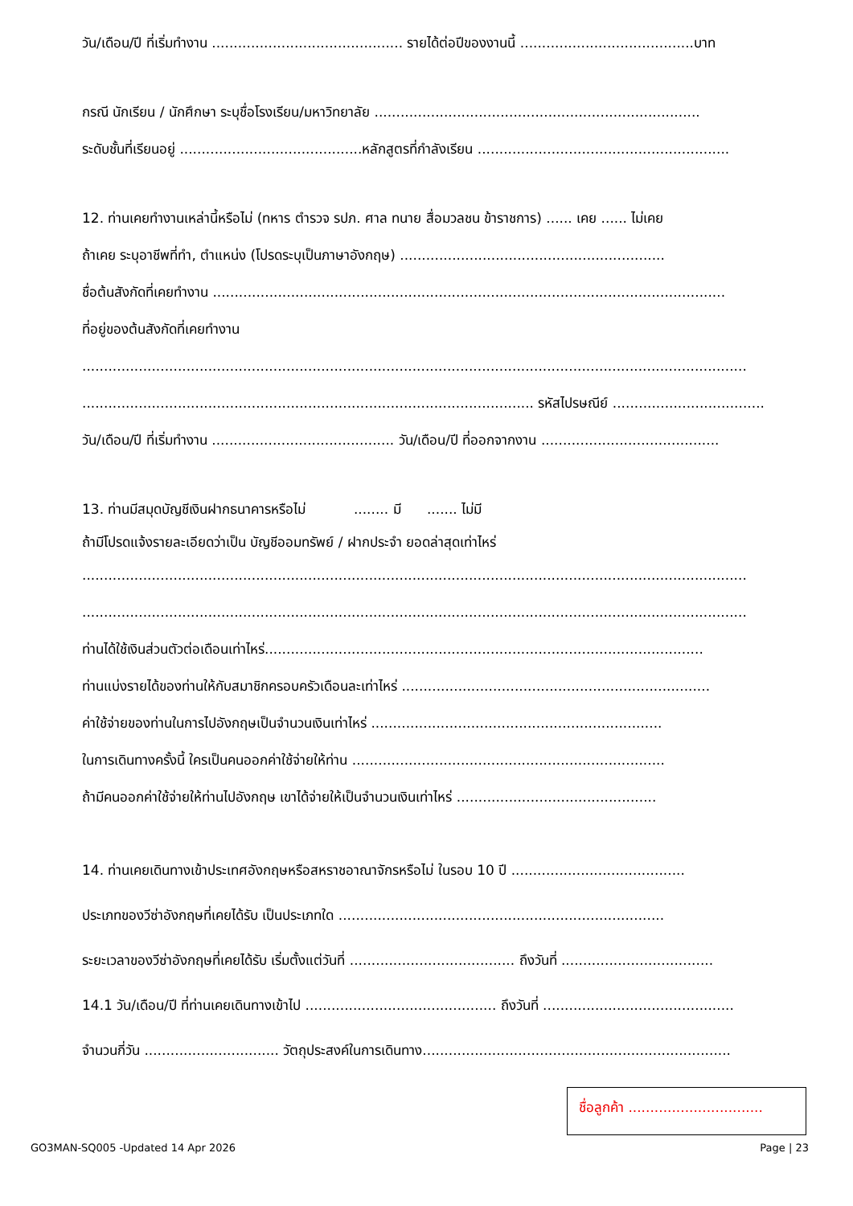วัน/เดือน/ปี ที่เริ่มทำงาน ............................................ รายได้ต่อปีของงานนี้ ........................................บาท
กรณี นักเรียน / นักศึกษา ระบุชื่อโรงเรียน/มหาวิทยาลัย ...........................................................................
ระดับชั้นที่เรียนอยู่ ..........................................หลักสูตรที่กำลังเรียน ..........................................................
12. ท่านเคยทำงานเหล่านี้หรือไม่ (ทหาร ตำรวจ รปภ. ศาล ทนาย สื่อมวลชน ข้าราชการ) ...... เคย ...... ไม่เคย
ถ้าเคย ระบุอาชีพที่ทำ, ตำแหน่ง (โปรดระบุเป็นภาษาอังกฤษ) .............................................................
ชื่อต้นสังกัดที่เคยทำงาน ......................................................................................................................
ที่อยู่ของต้นสังกัดที่เคยทำงาน
.........................................................................................................................................................
........................................................................................................ รหัสไปรษณีย์ .......................................
วัน/เดือน/ปี ที่เริ่มทำงาน .......................................... วัน/เดือน/ปี ที่ออกจากงาน .........................................
13. ท่านมีสมุดบัญชีเงินฝากธนาคารหรือไม่ ........ มี ....... ไม่มี
ถ้ามีโปรดแจ้งรายละเอียดว่าเป็น บัญชีออมทรัพย์ / ฝากประจำ ยอดล่าสุดเท่าไหร่
.........................................................................................................................................................
.........................................................................................................................................................
ท่านได้ใช้เงินส่วนตัวต่อเดือนเท่าไหร่.....................................................................................................
ท่านแบ่งรายได้ของท่านให้กับสมาชิกครอบครัวเดือนละเท่าไหร่ .......................................................................
ค่าใช้จ่ายของท่านในการไปอังกฤษเป็นจำนวนเงินเท่าไหร่ ...................................................................
ในการเดินทางครั้งนี้ ใครเป็นคนออกค่าใช้จ่ายให้ท่าน ........................................................................
ถ้ามีคนออกค่าใช้จ่ายให้ท่านไปอังกฤษ เขาได้จ่ายให้เป็นจำนวนเงินเท่าไหร่ ..............................................
14. ท่านเคยเดินทางเข้าประเทศอังกฤษหรือสหราชอาณาจักรหรือไม่ ในรอบ 10 ปี ........................................
ประเภทของวีซ่าอังกฤษที่เคยได้รับ เป็นประเภทใด ...........................................................................
ระยะเวลาของวีซ่าอังกฤษที่เคยได้รับ เริ่มตั้งแต่วันที่ ...................................... ถึงวันที่ ...................................
14.1 วัน/เดือน/ปี ที่ท่านเคยเดินทางเข้าไป ............................................ ถึงวันที่ ............................................
จำนวนกี่วัน ............................... วัตถุประสงค์ในการเดินทาง.......................................................................
ชื่อลูกค้า ...............................
GO3MAN-SQ005 -Updated 14 Apr 2026 Page | 23